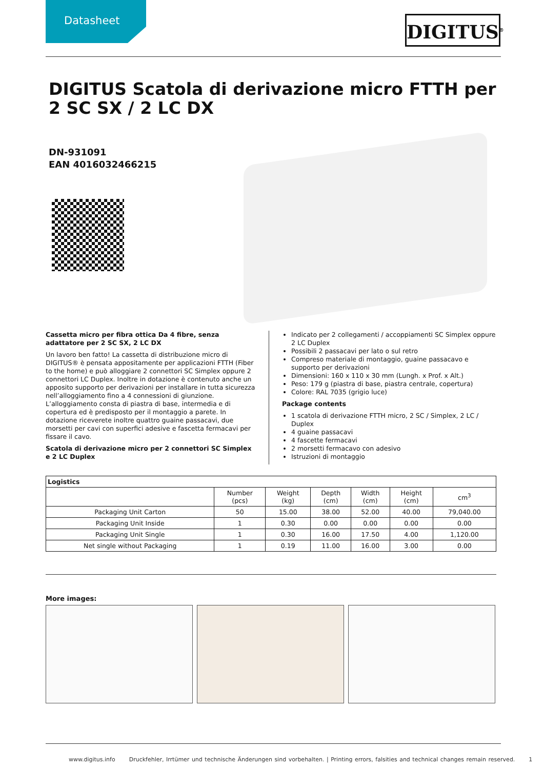Datasheet DIGITUS<sup>®</sup>
DIGITUS Scatola di derivazione micro FTTH per 2 SC SX / 2 LC DX
DN-931091
EAN 4016032466215
Cassetta micro per fibra ottica Da 4 fibre, senza adattatore per 2 SC SX, 2 LC DX
Un lavoro ben fatto! La cassetta di distribuzione micro di DIGITUS® è pensata appositamente per applicazioni FTTH (Fiber to the home) e può alloggiare 2 connettori SC Simplex oppure 2 connettori LC Duplex. Inoltre in dotazione è contenuto anche un apposito supporto per derivazioni per installare in tutta sicurezza nell’alloggiamento fino a 4 connessioni di giunzione. L’alloggiamento consta di piastra di base, intermedia e di copertura ed è predisposto per il montaggio a parete. In dotazione riceverete inoltre quattro guaine passacavi, due morsetti per cavi con superfici adesive e fascetta fermacavi per fissare il cavo.
Scatola di derivazione micro per 2 connettori SC Simplex e 2 LC Duplex
Indicato per 2 collegamenti / accoppiamenti SC Simplex oppure 2 LC Duplex
Possibili 2 passacavi per lato o sul retro
Compreso materiale di montaggio, guaine passacavo e supporto per derivazioni
Dimensioni: 160 x 110 x 30 mm (Lungh. x Prof. x Alt.)
Peso: 179 g (piastra di base, piastra centrale, copertura)
Colore: RAL 7035 (grigio luce)
Package contents
1 scatola di derivazione FTTH micro, 2 SC / Simplex, 2 LC / Duplex
4 guaine passacavi
4 fascette fermacavi
2 morsetti fermacavo con adesivo
Istruzioni di montaggio
| Logistics | | | | | | |
| --- | --- | --- | --- | --- | --- | --- |
| | Number (pcs) | Weight (kg) | Depth (cm) | Width (cm) | Height (cm) | cm<sup>3</sup> |
| Packaging Unit Carton | 50 | 15.00 | 38.00 | 52.00 | 40.00 | 79,040.00 |
| Packaging Unit Inside | 1 | 0.30 | 0.00 | 0.00 | 0.00 | 0.00 |
| Packaging Unit Single | 1 | 0.30 | 16.00 | 17.50 | 4.00 | 1,120.00 |
| Net single without Packaging | 1 | 0.19 | 11.00 | 16.00 | 3.00 | 0.00 |
More images:
www.digitus.info Druckfehler, Irrtümer und technische Änderungen sind vorbehalten. | Printing errors, falsities and technical changes remain reserved. 1